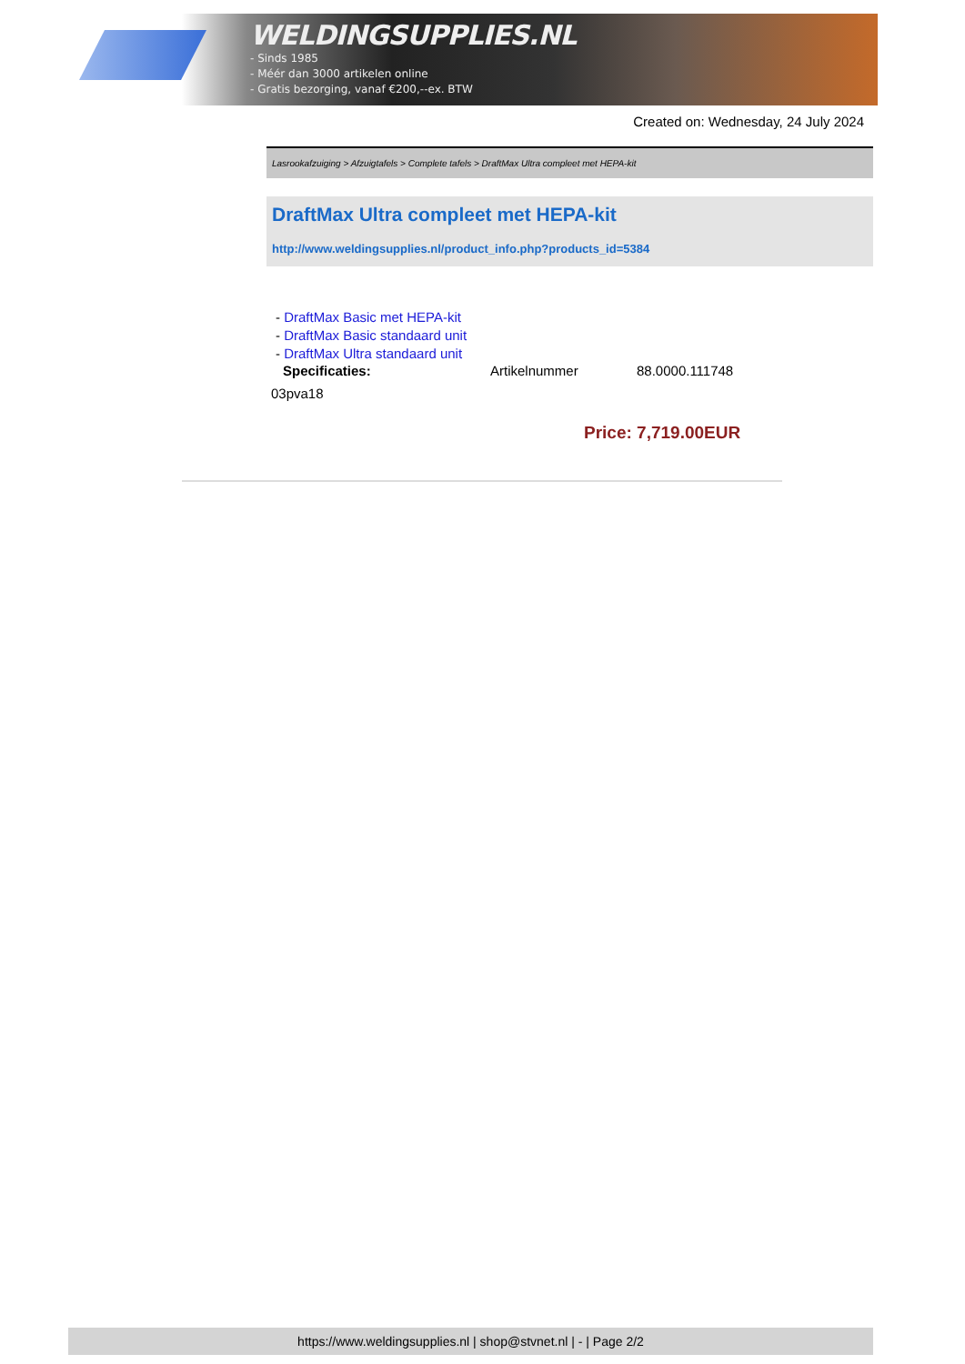WELDINGSUPPLIES.NL
- Sinds 1985
- Méér dan 3000 artikelen online
- Gratis bezorging, vanaf €200,--ex. BTW
Created on: Wednesday, 24 July 2024
Lasrookafzuiging > Afzuigtafels > Complete tafels > DraftMax Ultra compleet met HEPA-kit
DraftMax Ultra compleet met HEPA-kit
http://www.weldingsupplies.nl/product_info.php?products_id=5384
- DraftMax Basic met HEPA-kit
- DraftMax Basic standaard unit
- DraftMax Ultra standaard unit
Specificaties: Artikelnummer 88.0000.111748
03pva18
Price: 7,719.00EUR
https://www.weldingsupplies.nl | shop@stvnet.nl | - | Page 2/2